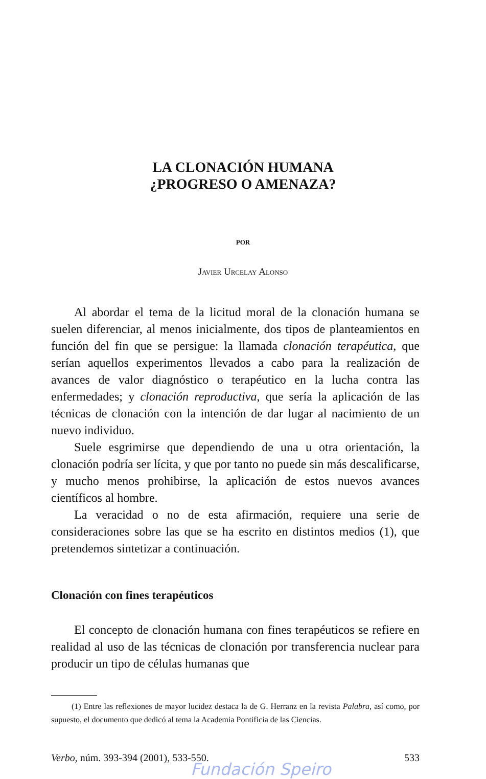LA CLONACIÓN HUMANA
¿PROGRESO O AMENAZA?
POR
Javier Urcelay Alonso
Al abordar el tema de la licitud moral de la clonación humana se suelen diferenciar, al menos inicialmente, dos tipos de planteamientos en función del fin que se persigue: la llamada clonación terapéutica, que serían aquellos experimentos llevados a cabo para la realización de avances de valor diagnóstico o terapéutico en la lucha contra las enfermedades; y clonación reproductiva, que sería la aplicación de las técnicas de clonación con la intención de dar lugar al nacimiento de un nuevo individuo.
Suele esgrimirse que dependiendo de una u otra orientación, la clonación podría ser lícita, y que por tanto no puede sin más descalificarse, y mucho menos prohibirse, la aplicación de estos nuevos avances científicos al hombre.
La veracidad o no de esta afirmación, requiere una serie de consideraciones sobre las que se ha escrito en distintos medios (1), que pretendemos sintetizar a continuación.
Clonación con fines terapéuticos
El concepto de clonación humana con fines terapéuticos se refiere en realidad al uso de las técnicas de clonación por transferencia nuclear para producir un tipo de células humanas que
(1) Entre las reflexiones de mayor lucidez destaca la de G. Herranz en la revista Palabra, así como, por supuesto, el documento que dedicó al tema la Academia Pontificia de las Ciencias.
Verbo, núm. 393-394 (2001), 533-550. 533
Fundación Speiro